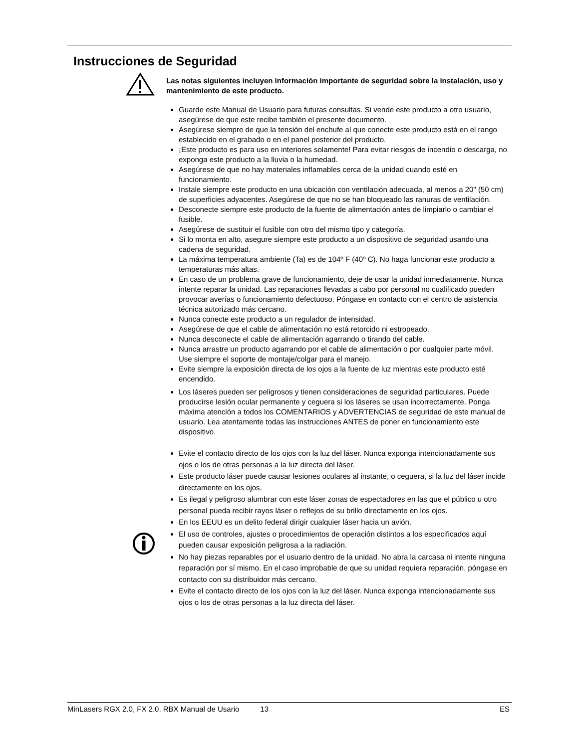Instrucciones de Seguridad
Las notas siguientes incluyen información importante de seguridad sobre la instalación, uso y mantenimiento de este producto.
Guarde este Manual de Usuario para futuras consultas. Si vende este producto a otro usuario, asegúrese de que este recibe también el presente documento.
Asegúrese siempre de que la tensión del enchufe al que conecte este producto está en el rango establecido en el grabado o en el panel posterior del producto.
¡Este producto es para uso en interiores solamente! Para evitar riesgos de incendio o descarga, no exponga este producto a la lluvia o la humedad.
Asegúrese de que no hay materiales inflamables cerca de la unidad cuando esté en funcionamiento.
Instale siempre este producto en una ubicación con ventilación adecuada, al menos a 20" (50 cm) de superficies adyacentes. Asegúrese de que no se han bloqueado las ranuras de ventilación.
Desconecte siempre este producto de la fuente de alimentación antes de limpiarlo o cambiar el fusible.
Asegúrese de sustituir el fusible con otro del mismo tipo y categoría.
Si lo monta en alto, asegure siempre este producto a un dispositivo de seguridad usando una cadena de seguridad.
La máxima temperatura ambiente (Ta) es de 104º F (40º C). No haga funcionar este producto a temperaturas más altas.
En caso de un problema grave de funcionamiento, deje de usar la unidad inmediatamente. Nunca intente reparar la unidad. Las reparaciones llevadas a cabo por personal no cualificado pueden provocar averías o funcionamiento defectuoso. Póngase en contacto con el centro de asistencia técnica autorizado más cercano.
Nunca conecte este producto a un regulador de intensidad.
Asegúrese de que el cable de alimentación no está retorcido ni estropeado.
Nunca desconecte el cable de alimentación agarrando o tirando del cable.
Nunca arrastre un producto agarrando por el cable de alimentación o por cualquier parte móvil. Use siempre el soporte de montaje/colgar para el manejo.
Evite siempre la exposición directa de los ojos a la fuente de luz mientras este producto esté encendido.
Los láseres pueden ser peligrosos y tienen consideraciones de seguridad particulares. Puede producirse lesión ocular permanente y ceguera si los láseres se usan incorrectamente. Ponga máxima atención a todos los COMENTARIOS y ADVERTENCIAS de seguridad de este manual de usuario. Lea atentamente todas las instrucciones ANTES de poner en funcionamiento este dispositivo.
Evite el contacto directo de los ojos con la luz del láser. Nunca exponga intencionadamente sus ojos o los de otras personas a la luz directa del láser.
Este producto láser puede causar lesiones oculares al instante, o ceguera, si la luz del láser incide directamente en los ojos.
Es ilegal y peligroso alumbrar con este láser zonas de espectadores en las que el público u otro personal pueda recibir rayos láser o reflejos de su brillo directamente en los ojos.
En los EEUU es un delito federal dirigir cualquier láser hacia un avión.
El uso de controles, ajustes o procedimientos de operación distintos a los especificados aquí pueden causar exposición peligrosa a la radiación.
No hay piezas reparables por el usuario dentro de la unidad. No abra la carcasa ni intente ninguna reparación por sí mismo. En el caso improbable de que su unidad requiera reparación, póngase en contacto con su distribuidor más cercano.
Evite el contacto directo de los ojos con la luz del láser. Nunca exponga intencionadamente sus ojos o los de otras personas a la luz directa del láser.
MinLasers RGX 2.0, FX 2.0, RBX Manual de Usario 13 ES